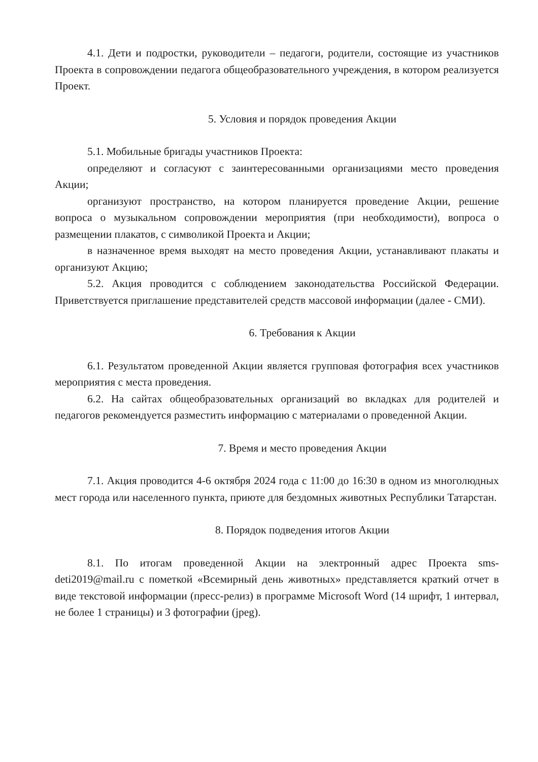4.1. Дети и подростки, руководители – педагоги, родители, состоящие из участников Проекта в сопровождении педагога общеобразовательного учреждения, в котором реализуется Проект.
5. Условия и порядок проведения Акции
5.1. Мобильные бригады участников Проекта:
определяют и согласуют с заинтересованными организациями место проведения Акции;
организуют пространство, на котором планируется проведение Акции, решение вопроса о музыкальном сопровождении мероприятия (при необходимости), вопроса о размещении плакатов, с символикой Проекта и Акции;
в назначенное время выходят на место проведения Акции, устанавливают плакаты и организуют Акцию;
5.2. Акция проводится с соблюдением законодательства Российской Федерации. Приветствуется приглашение представителей средств массовой информации (далее - СМИ).
6. Требования к Акции
6.1. Результатом проведенной Акции является групповая фотография всех участников мероприятия с места проведения.
6.2. На сайтах общеобразовательных организаций во вкладках для родителей и педагогов рекомендуется разместить информацию с материалами о проведенной Акции.
7. Время и место проведения Акции
7.1. Акция проводится 4-6 октября 2024 года с 11:00 до 16:30 в одном из многолюдных мест города или населенного пункта, приюте для бездомных животных Республики Татарстан.
8. Порядок подведения итогов Акции
8.1. По итогам проведенной Акции на электронный адрес Проекта sms-deti2019@mail.ru с пометкой «Всемирный день животных» представляется краткий отчет в виде текстовой информации (пресс-релиз) в программе Microsoft Word (14 шрифт, 1 интервал, не более 1 страницы) и 3 фотографии (jpeg).